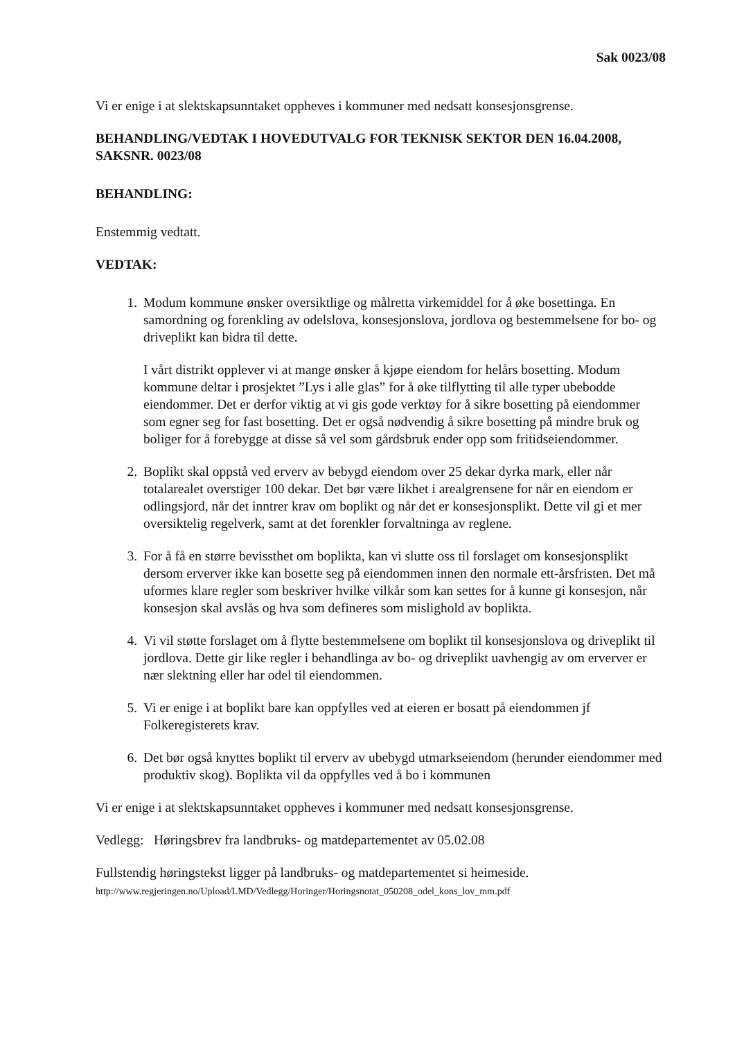Sak 0023/08
Vi er enige i at slektskapsunntaket oppheves i kommuner med nedsatt konsesjonsgrense.
BEHANDLING/VEDTAK I HOVEDUTVALG FOR TEKNISK SEKTOR DEN 16.04.2008, SAKSNR. 0023/08
BEHANDLING:
Enstemmig vedtatt.
VEDTAK:
1. Modum kommune ønsker oversiktlige og målretta virkemiddel for å øke bosettinga. En samordning og forenkling av odelslova, konsesjonslova, jordlova og bestemmelsene for bo- og driveplikt kan bidra til dette.
I vårt distrikt opplever vi at mange ønsker å kjøpe eiendom for helårs bosetting. Modum kommune deltar i prosjektet ”Lys i alle glas” for å øke tilflytting til alle typer ubebodde eiendommer. Det er derfor viktig at vi gis gode verktøy for å sikre bosetting på eiendommer som egner seg for fast bosetting. Det er også nødvendig å sikre bosetting på mindre bruk og boliger for å forebygge at disse så vel som gårdsbruk ender opp som fritidseiendommer.
2. Boplikt skal oppstå ved erverv av bebygd eiendom over 25 dekar dyrka mark, eller når totalarealet overstiger 100 dekar. Det bør være likhet i arealgrensene for når en eiendom er odlingsjord, når det inntrer krav om boplikt og når det er konsesjonsplikt. Dette vil gi et mer oversiktelig regelverk, samt at det forenkler forvaltninga av reglene.
3. For å få en større bevissthet om boplikta, kan vi slutte oss til forslaget om konsesjonsplikt dersom erverver ikke kan bosette seg på eiendommen innen den normale ett-årsfristen. Det må uformes klare regler som beskriver hvilke vilkår som kan settes for å kunne gi konsesjon, når konsesjon skal avslås og hva som defineres som mislighold av boplikta.
4. Vi vil støtte forslaget om å flytte bestemmelsene om boplikt til konsesjonslova og driveplikt til jordlova. Dette gir like regler i behandlinga av bo- og driveplikt uavhengig av om erverver er nær slektning eller har odel til eiendommen.
5. Vi er enige i at boplikt bare kan oppfylles ved at eieren er bosatt på eiendommen jf Folkeregisterets krav.
6. Det bør også knyttes boplikt til erverv av ubebygd utmarkseiendom (herunder eiendommer med produktiv skog). Boplikta vil da oppfylles ved å bo i kommunen
Vi er enige i at slektskapsunntaket oppheves i kommuner med nedsatt konsesjonsgrense.
Vedlegg: Høringsbrev fra landbruks- og matdepartementet av 05.02.08
Fullstendig høringstekst ligger på landbruks- og matdepartementet si heimeside.
http://www.regjeringen.no/Upload/LMD/Vedlegg/Horinger/Horingsnotat_050208_odel_kons_lov_mm.pdf